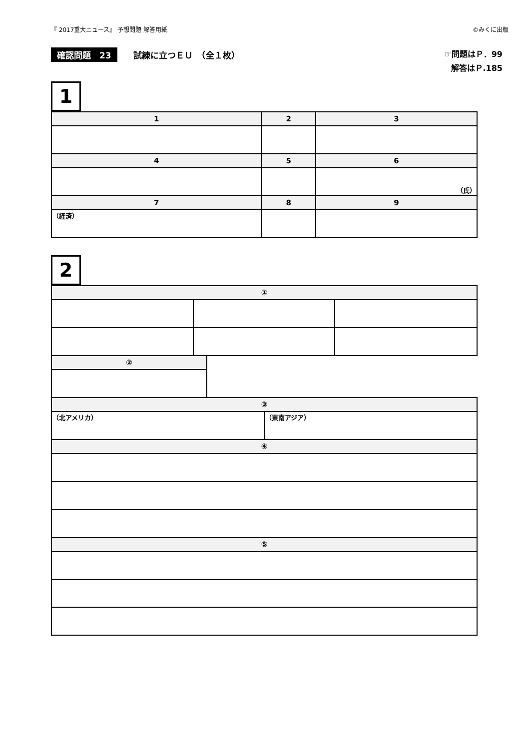『 2017重大ニュース』 予想問題 解答用紙 ©みくに出版
確認問題　23 試練に立つＥＵ　（全１枚）
☞問題はＰ．99
解答はＰ.185
1
| 1 | 2 | 3 |
| --- | --- | --- |
| 4 | 5 | 6 |
| | | （氏） |
| 7 | 8 | 9 |
| （経済） | | |
2
| ① | | |
| --- | --- | --- |
| ② |
| --- |
| ③ | |
| --- | --- |
| （北アメリカ） | （東南アジア） |
| ④ | |
| ⑤ | |